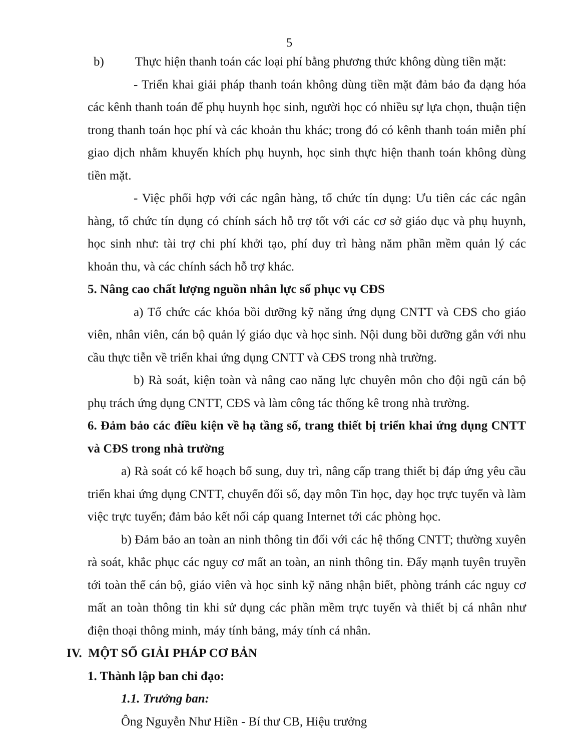5
b) Thực hiện thanh toán các loại phí bằng phương thức không dùng tiền mặt:
- Triển khai giải pháp thanh toán không dùng tiền mặt đảm bảo đa dạng hóa các kênh thanh toán để phụ huynh học sinh, người học có nhiều sự lựa chọn, thuận tiện trong thanh toán học phí và các khoản thu khác; trong đó có kênh thanh toán miễn phí giao dịch nhằm khuyến khích phụ huynh, học sinh thực hiện thanh toán không dùng tiền mặt.
- Việc phối hợp với các ngân hàng, tổ chức tín dụng: Ưu tiên các các ngân hàng, tổ chức tín dụng có chính sách hỗ trợ tốt với các cơ sở giáo dục và phụ huynh, học sinh như: tài trợ chi phí khởi tạo, phí duy trì hàng năm phần mềm quản lý các khoản thu, và các chính sách hỗ trợ khác.
5. Nâng cao chất lượng nguồn nhân lực số phục vụ CĐS
a) Tổ chức các khóa bồi dưỡng kỹ năng ứng dụng CNTT và CĐS cho giáo viên, nhân viên, cán bộ quản lý giáo dục và học sinh. Nội dung bồi dưỡng gắn với nhu cầu thực tiễn về triển khai ứng dụng CNTT và CĐS trong nhà trường.
b) Rà soát, kiện toàn và nâng cao năng lực chuyên môn cho đội ngũ cán bộ phụ trách ứng dụng CNTT, CĐS và làm công tác thống kê trong nhà trường.
6. Đảm bảo các điều kiện về hạ tầng số, trang thiết bị triển khai ứng dụng CNTT và CĐS trong nhà trường
a) Rà soát có kế hoạch bổ sung, duy trì, nâng cấp trang thiết bị đáp ứng yêu cầu triển khai ứng dụng CNTT, chuyển đối số, dạy môn Tin học, dạy học trực tuyến và làm việc trực tuyến; đảm bảo kết nối cáp quang Internet tới các phòng học.
b) Đảm bảo an toàn an ninh thông tin đối với các hệ thống CNTT; thường xuyên rà soát, khắc phục các nguy cơ mất an toàn, an ninh thông tin. Đẩy mạnh tuyên truyền tới toàn thể cán bộ, giáo viên và học sinh kỹ năng nhận biết, phòng tránh các nguy cơ mất an toàn thông tin khi sử dụng các phần mềm trực tuyến và thiết bị cá nhân như điện thoại thông minh, máy tính bảng, máy tính cá nhân.
IV. MỘT SỐ GIẢI PHÁP CƠ BẢN
1. Thành lập ban chỉ đạo:
1.1. Trưởng ban:
Ông Nguyễn Như Hiền - Bí thư CB, Hiệu trưởng